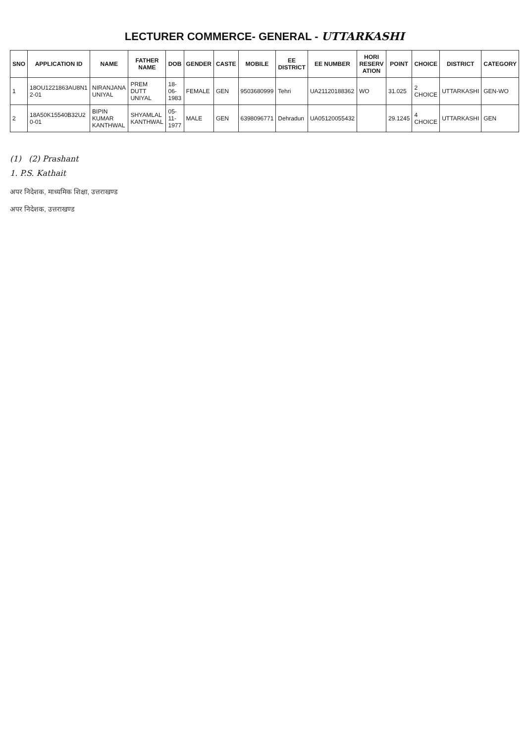LECTURER COMMERCE- GENERAL - UTTARKASHI
| SNO | APPLICATION ID | NAME | FATHER NAME | DOB | GENDER | CASTE | MOBILE | EE DISTRICT | EE NUMBER | HORI RESERV ATION | POINT | CHOICE | DISTRICT | CATEGORY |
| --- | --- | --- | --- | --- | --- | --- | --- | --- | --- | --- | --- | --- | --- | --- |
| 1 | 18OU1221863AU8N1 2-01 | NIRANJANA UNIYAL | PREM DUTT UNIYAL | 18-06-1983 | FEMALE | GEN | 9503680999 | Tehri | UA21120188362 | WO | 31.025 | 2 CHOICE | UTTARKASHI | GEN-WO |
| 2 | 18A50K15540B32U2 0-01 | BIPIN KUMAR KANTHWAL | SHYAMLAL KANTHWAL | 05-11-1977 | MALE | GEN | 6398096771 | Dehradun | UA05120055432 | | 29.1245 | 4 CHOICE | UTTARKASHI | GEN |
(1) (2) Prashant
1. P.S. Kathait
अपर निदेशक, माध्यमिक शिक्षा, उत्तराखण्ड
अपर निदेशक, उत्तराखण्ड